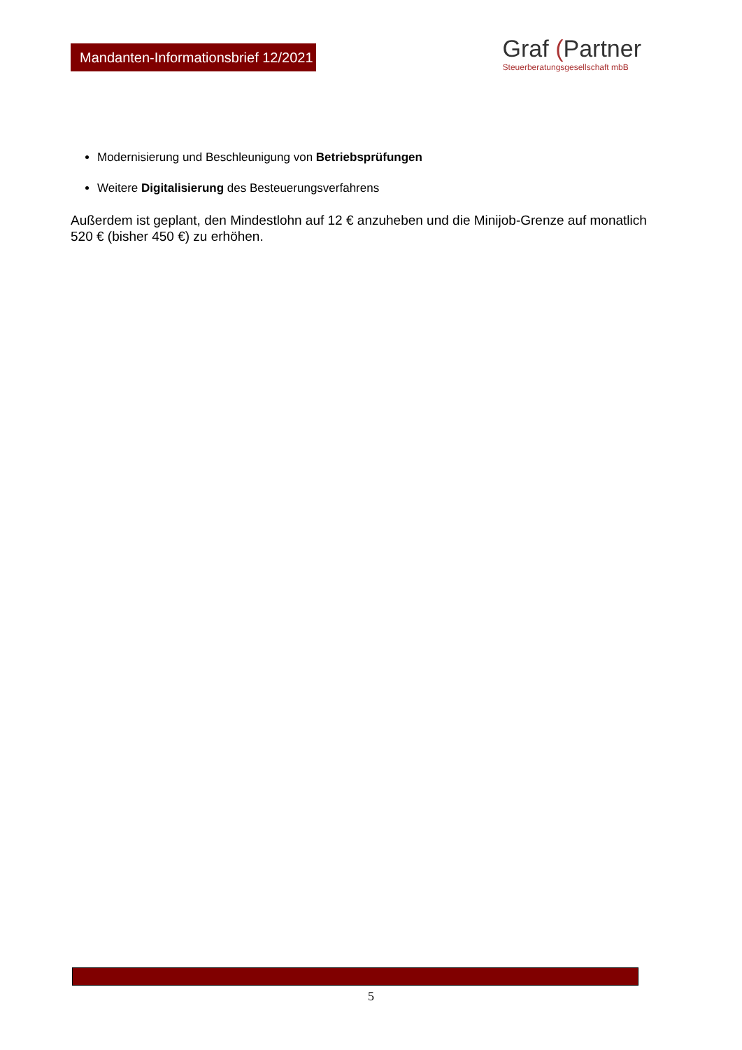Mandanten-Informationsbrief 12/2021
Graf (Partner
Steuerberatungsgesellschaft mbB
Modernisierung und Beschleunigung von Betriebsprüfungen
Weitere Digitalisierung des Besteuerungsverfahrens
Außerdem ist geplant, den Mindestlohn auf 12 € anzuheben und die Minijob-Grenze auf monatlich 520 € (bisher 450 €) zu erhöhen.
5